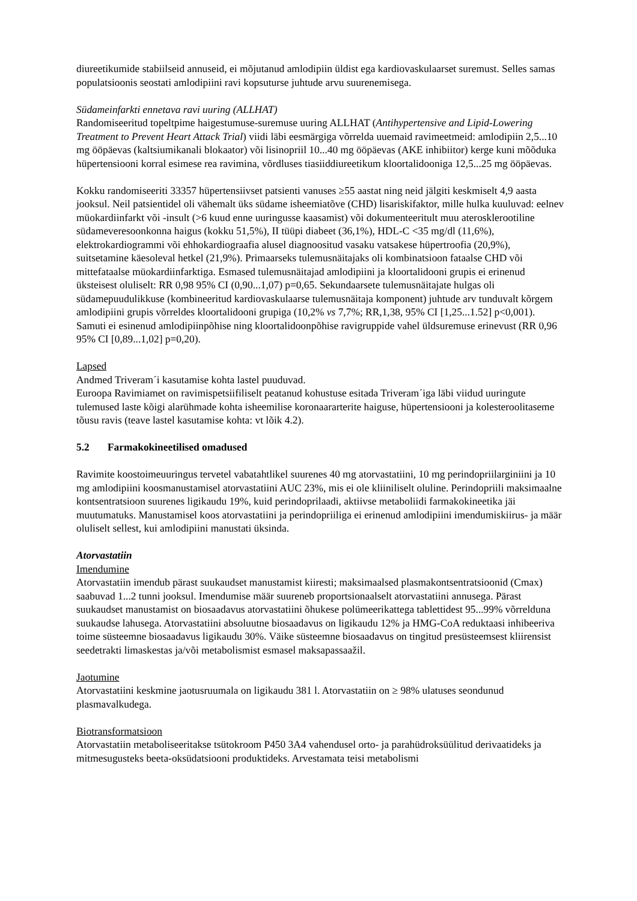diureetikumide stabiilseid annuseid, ei mõjutanud amlodipiin üldist ega kardiovaskulaarset suremust. Selles samas populatsioonis seostati amlodipiini ravi kopsuturse juhtude arvu suurenemisega.
Südameinfarkti ennetava ravi uuring (ALLHAT)
Randomiseeritud topeltpime haigestumuse-suremuse uuring ALLHAT (Antihypertensive and Lipid-Lowering Treatment to Prevent Heart Attack Trial) viidi läbi eesmärgiga võrrelda uuemaid ravimeetmeid: amlodipiin 2,5...10 mg ööpäevas (kaltsiumikanali blokaator) või lisinopriil 10...40 mg ööpäevas (AKE inhibiitor) kerge kuni mõõduka hüpertensiooni korral esimese rea ravimina, võrdluses tiasiiddiureetikum kloortalidooniga 12,5...25 mg ööpäevas.
Kokku randomiseeriti 33357 hüpertensiivset patsienti vanuses ≥55 aastat ning neid jälgiti keskmiselt 4,9 aasta jooksul. Neil patsientidel oli vähemalt üks südame isheemiatõve (CHD) lisariskifaktor, mille hulka kuuluvad: eelnev müokardiinfarkt või -insult (>6 kuud enne uuringusse kaasamist) või dokumenteeritult muu aterosklerootiline südameveresoonkonna haigus (kokku 51,5%), II tüüpi diabeet (36,1%), HDL-C <35 mg/dl (11,6%), elektrokardiogrammi või ehhokardiograafia alusel diagnoositud vasaku vatsakese hüpertroofia (20,9%), suitsetamine käesoleval hetkel (21,9%). Primaarseks tulemusnäitajaks oli kombinatsioon fataalse CHD või mittefataalse müokardiinfarktiga. Esmased tulemusnäitajad amlodipiini ja kloortalidooni grupis ei erinenud üksteisest oluliselt: RR 0,98 95% CI (0,90...1,07) p=0,65. Sekundaarsete tulemusnäitajate hulgas oli südamepuudulikkuse (kombineeritud kardiovaskulaarse tulemusnäitaja komponent) juhtude arv tunduvalt kõrgem amlodipiini grupis võrreldes kloortalidooni grupiga (10,2% vs 7,7%; RR,1,38, 95% CI [1,25...1.52] p<0,001). Samuti ei esinenud amlodipiinpõhise ning kloortalidoonpõhise ravigruppide vahel üldsuremuse erinevust (RR 0,96 95% CI [0,89...1,02] p=0,20).
Lapsed
Andmed Triveram´i kasutamise kohta lastel puuduvad.
Euroopa Ravimiamet on ravimispetsiifiliselt peatanud kohustuse esitada Triveram´iga läbi viidud uuringute tulemused laste kõigi alarühmade kohta isheemilise koronaararterite haiguse, hüpertensiooni ja kolesteroolitaseme tõusu ravis (teave lastel kasutamise kohta: vt lõik 4.2).
5.2 Farmakokineetilised omadused
Ravimite koostoimeuuringus tervetel vabatahtlikel suurenes 40 mg atorvastatiini, 10 mg perindopriilarginiini ja 10 mg amlodipiini koosmanustamisel atorvastatiini AUC 23%, mis ei ole kliiniliselt oluline. Perindopriili maksimaalne kontsentratsioon suurenes ligikaudu 19%, kuid perindoprilaadi, aktiivse metaboliidi farmakokineetika jäi muutumatuks. Manustamisel koos atorvastatiini ja perindopriiliga ei erinenud amlodipiini imendumiskiirus- ja määr oluliselt sellest, kui amlodipiini manustati üksinda.
Atorvastatiin
Imendumine
Atorvastatiin imendub pärast suukaudset manustamist kiiresti; maksimaalsed plasmakontsentratsioonid (Cmax) saabuvad 1...2 tunni jooksul. Imendumise määr suureneb proportsionaalselt atorvastatiini annusega. Pärast suukaudset manustamist on biosaadavus atorvastatiini õhukese polümeerikattega tablettidest 95...99% võrrelduna suukaudse lahusega. Atorvastatiini absoluutne biosaadavus on ligikaudu 12% ja HMG-CoA reduktaasi inhibeeriva toime süsteemne biosaadavus ligikaudu 30%. Väike süsteemne biosaadavus on tingitud presüsteemsest kliirensist seedetrakti limaskestas ja/või metabolismist esmasel maksapassaažil.
Jaotumine
Atorvastatiini keskmine jaotusruumala on ligikaudu 381 l. Atorvastatiin on ≥ 98% ulatuses seondunud plasmavalkudega.
Biotransformatsioon
Atorvastatiin metaboliseeritakse tsütokroom P450 3A4 vahendusel orto- ja parahüdroksüülitud derivaatideks ja mitmesugusteks beeta-oksüdatsiooni produktideks. Arvestamata teisi metabolismi